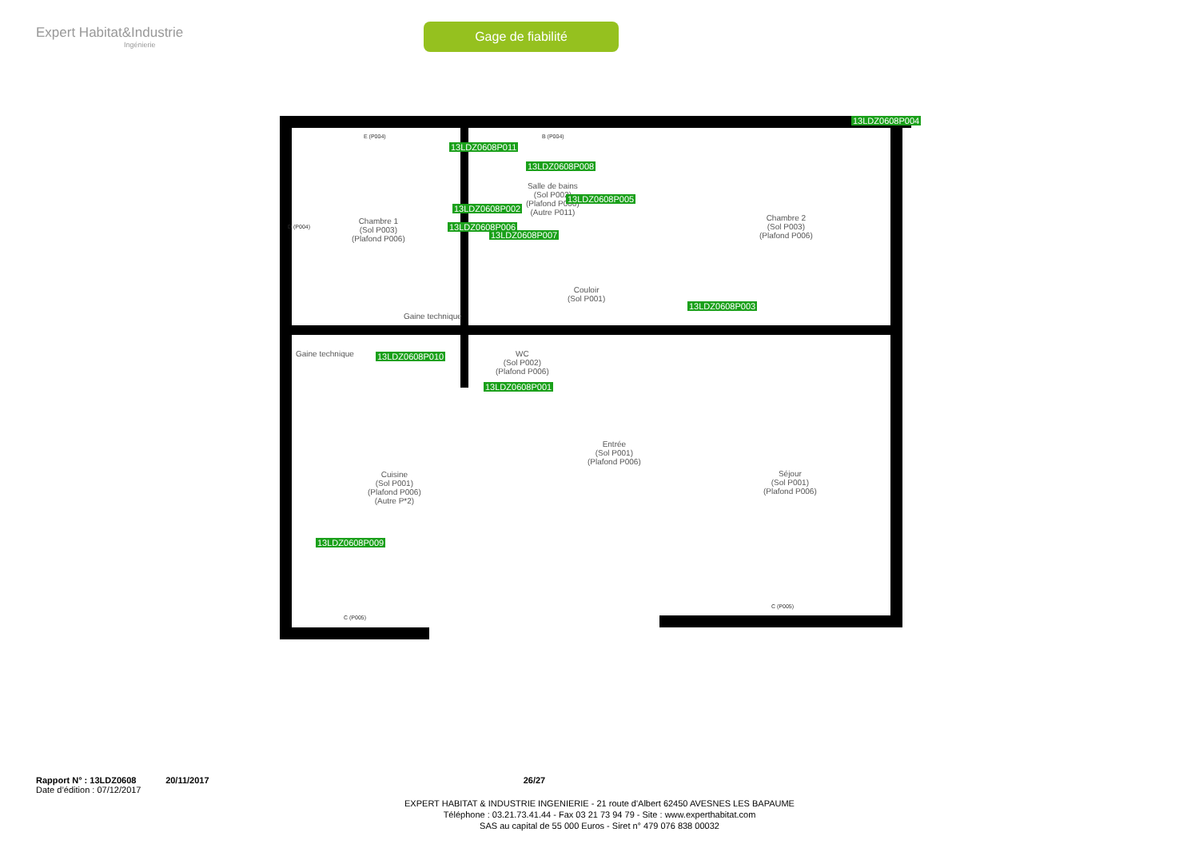Expert Habitat&Industrie
Ingénierie
Gage de fiabilité
13LDZ0608P004
E (P004) B (P004)
13LDZ0608P011
13LDZ0608P008
Salle de bains
(Sol P002)
(Plafond P006)
(Autre P011)
13LDZ0608P005
Chambre 1
(Sol P003)
(Plafond P006)
Chambre 2
(Sol P003)
(Plafond P006)
13LDZ0608P002
13LDZ0608P006
13LDZ0608P007
D (P004)
Couloir
(Sol P001)
13LDZ0608P003
Gaine technique
Gaine technique 13LDZ0608P010
WC
(Sol P002)
(Plafond P006)
13LDZ0608P001
Entrée
(Sol P001)
(Plafond P006)
Cuisine
(Sol P001)
(Plafond P006)
(Autre P*2)
Séjour
(Sol P001)
(Plafond P006)
13LDZ0608P009
C (P005)
C (P005)
Rapport N° : 13LDZ0608 20/11/2017 26/27
Date d’édition : 07/12/2017
EXPERT HABITAT & INDUSTRIE INGENIERIE - 21 route d'Albert 62450 AVESNES LES BAPAUME
Téléphone : 03.21.73.41.44 - Fax 03 21 73 94 79 - Site : www.experthabitat.com
SAS au capital de 55 000 Euros - Siret n° 479 076 838 00032